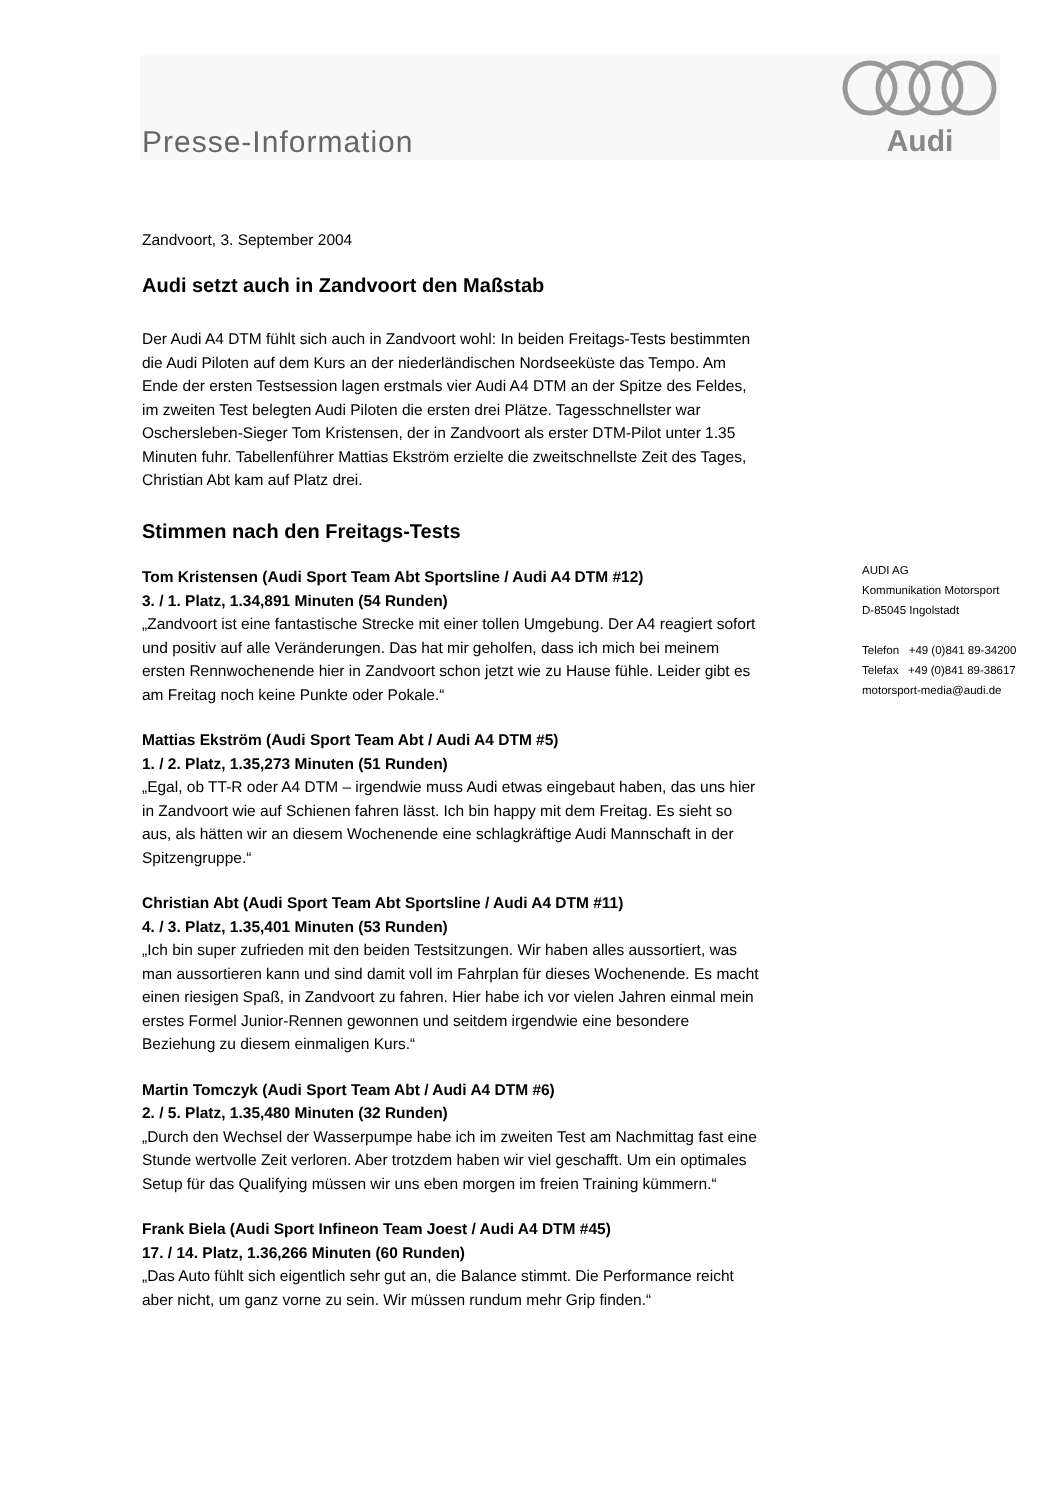Presse-Information
Audi
Zandvoort, 3. September 2004
Audi setzt auch in Zandvoort den Maßstab
Der Audi A4 DTM fühlt sich auch in Zandvoort wohl: In beiden Freitags-Tests bestimmten die Audi Piloten auf dem Kurs an der niederländischen Nordseeküste das Tempo. Am Ende der ersten Testsession lagen erstmals vier Audi A4 DTM an der Spitze des Feldes, im zweiten Test belegten Audi Piloten die ersten drei Plätze. Tagesschnellster war Oschersleben-Sieger Tom Kristensen, der in Zandvoort als erster DTM-Pilot unter 1.35 Minuten fuhr. Tabellenführer Mattias Ekström erzielte die zweitschnellste Zeit des Tages, Christian Abt kam auf Platz drei.
Stimmen nach den Freitags-Tests
Tom Kristensen (Audi Sport Team Abt Sportsline / Audi A4 DTM #12)
3. / 1. Platz, 1.34,891 Minuten (54 Runden)
„Zandvoort ist eine fantastische Strecke mit einer tollen Umgebung. Der A4 reagiert sofort und positiv auf alle Veränderungen. Das hat mir geholfen, dass ich mich bei meinem ersten Rennwochenende hier in Zandvoort schon jetzt wie zu Hause fühle. Leider gibt es am Freitag noch keine Punkte oder Pokale.“
Mattias Ekström (Audi Sport Team Abt / Audi A4 DTM #5)
1. / 2. Platz, 1.35,273 Minuten (51 Runden)
„Egal, ob TT-R oder A4 DTM – irgendwie muss Audi etwas eingebaut haben, das uns hier in Zandvoort wie auf Schienen fahren lässt. Ich bin happy mit dem Freitag. Es sieht so aus, als hätten wir an diesem Wochenende eine schlagkräftige Audi Mannschaft in der Spitzengruppe.“
Christian Abt (Audi Sport Team Abt Sportsline / Audi A4 DTM #11)
4. / 3. Platz, 1.35,401 Minuten (53 Runden)
„Ich bin super zufrieden mit den beiden Testsitzungen. Wir haben alles aussortiert, was man aussortieren kann und sind damit voll im Fahrplan für dieses Wochenende. Es macht einen riesigen Spaß, in Zandvoort zu fahren. Hier habe ich vor vielen Jahren einmal mein erstes Formel Junior-Rennen gewonnen und seitdem irgendwie eine besondere Beziehung zu diesem einmaligen Kurs.“
Martin Tomczyk (Audi Sport Team Abt / Audi A4 DTM #6)
2. / 5. Platz, 1.35,480 Minuten (32 Runden)
„Durch den Wechsel der Wasserpumpe habe ich im zweiten Test am Nachmittag fast eine Stunde wertvolle Zeit verloren. Aber trotzdem haben wir viel geschafft. Um ein optimales Setup für das Qualifying müssen wir uns eben morgen im freien Training kümmern.“
Frank Biela (Audi Sport Infineon Team Joest / Audi A4 DTM #45)
17. / 14. Platz, 1.36,266 Minuten (60 Runden)
„Das Auto fühlt sich eigentlich sehr gut an, die Balance stimmt. Die Performance reicht aber nicht, um ganz vorne zu sein. Wir müssen rundum mehr Grip finden.“
AUDI AG
Kommunikation Motorsport
D-85045 Ingolstadt
Telefon +49 (0)841 89-34200
Telefax +49 (0)841 89-38617
motorsport-media@audi.de